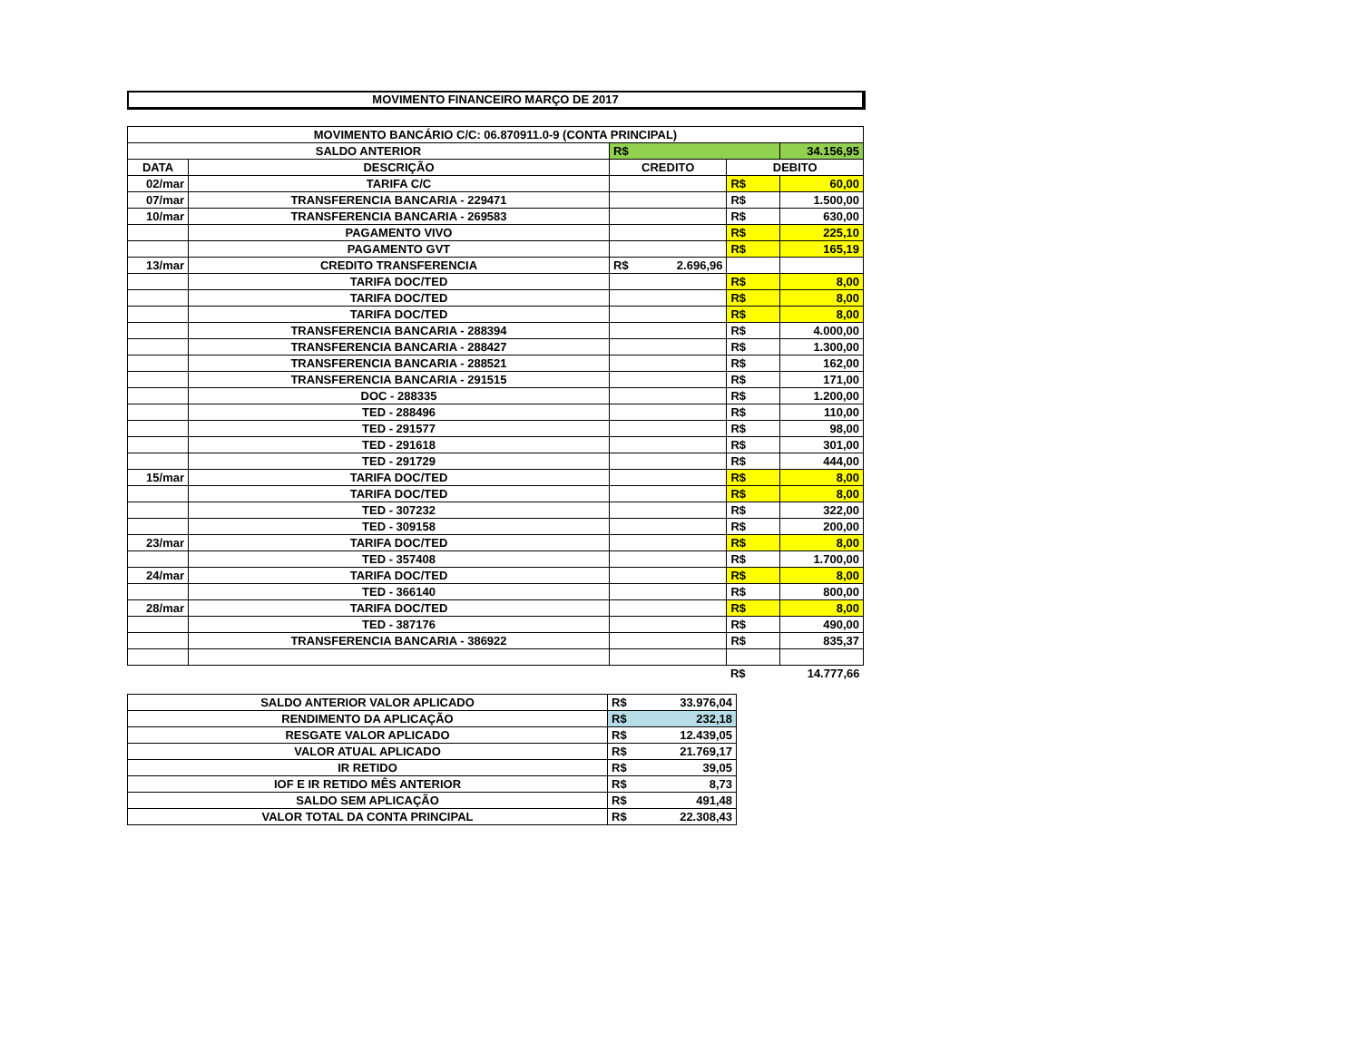MOVIMENTO FINANCEIRO MARÇO DE 2017
| MOVIMENTO BANCÁRIO C/C: 06.870911.0-9 (CONTA PRINCIPAL) | | | | | |
| SALDO ANTERIOR | | R$ | | | 34.156,95 |
| DATA | DESCRIÇÃO | CREDITO | | DEBITO | |
| 02/mar | TARIFA C/C | | | R$ | 60,00 |
| 07/mar | TRANSFERENCIA BANCARIA - 229471 | | | R$ | 1.500,00 |
| 10/mar | TRANSFERENCIA BANCARIA - 269583 | | | R$ | 630,00 |
| | PAGAMENTO VIVO | | | R$ | 225,10 |
| | PAGAMENTO GVT | | | R$ | 165,19 |
| 13/mar | CREDITO TRANSFERENCIA | R$ | 2.696,96 | | |
| | TARIFA DOC/TED | | | R$ | 8,00 |
| | TARIFA DOC/TED | | | R$ | 8,00 |
| | TARIFA DOC/TED | | | R$ | 8,00 |
| | TRANSFERENCIA BANCARIA - 288394 | | | R$ | 4.000,00 |
| | TRANSFERENCIA BANCARIA - 288427 | | | R$ | 1.300,00 |
| | TRANSFERENCIA BANCARIA - 288521 | | | R$ | 162,00 |
| | TRANSFERENCIA BANCARIA - 291515 | | | R$ | 171,00 |
| | DOC - 288335 | | | R$ | 1.200,00 |
| | TED - 288496 | | | R$ | 110,00 |
| | TED - 291577 | | | R$ | 98,00 |
| | TED - 291618 | | | R$ | 301,00 |
| | TED - 291729 | | | R$ | 444,00 |
| 15/mar | TARIFA DOC/TED | | | R$ | 8,00 |
| | TARIFA DOC/TED | | | R$ | 8,00 |
| | TED - 307232 | | | R$ | 322,00 |
| | TED - 309158 | | | R$ | 200,00 |
| 23/mar | TARIFA DOC/TED | | | R$ | 8,00 |
| | TED - 357408 | | | R$ | 1.700,00 |
| 24/mar | TARIFA DOC/TED | | | R$ | 8,00 |
| | TED - 366140 | | | R$ | 800,00 |
| 28/mar | TARIFA DOC/TED | | | R$ | 8,00 |
| | TED - 387176 | | | R$ | 490,00 |
| | TRANSFERENCIA BANCARIA - 386922 | | | R$ | 835,37 |
| | | | | R$ | 14.777,66 |
| SALDO ANTERIOR VALOR APLICADO | R$ | 33.976,04 |
| RENDIMENTO DA APLICAÇÃO | R$ | 232,18 |
| RESGATE VALOR APLICADO | R$ | 12.439,05 |
| VALOR ATUAL APLICADO | R$ | 21.769,17 |
| IR RETIDO | R$ | 39,05 |
| IOF E IR RETIDO MÊS ANTERIOR | R$ | 8,73 |
| SALDO SEM APLICAÇÃO | R$ | 491,48 |
| VALOR TOTAL DA CONTA PRINCIPAL | R$ | 22.308,43 |